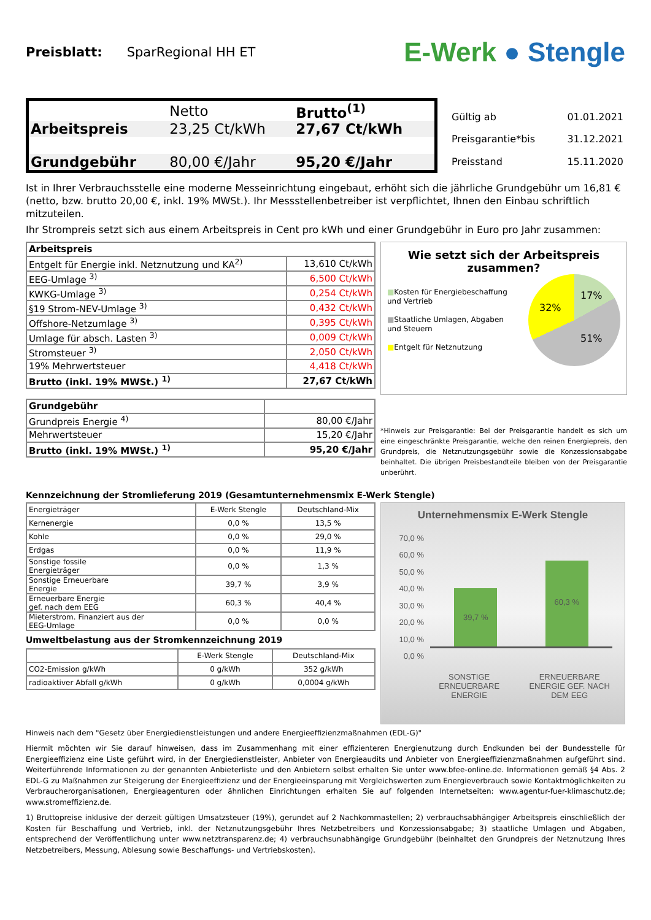Preisblatt: SparRegional HH ET
E-Werk ● Stengle
| | Netto | Brutto<sup>(1)</sup> |
| Arbeitspreis | 23,25 Ct/kWh | 27,67 Ct/kWh |
| Grundgebühr | 80,00 €/Jahr | 95,20 €/Jahr |
| Gültig ab | 01.01.2021 |
| Preisgarantie*bis | 31.12.2021 |
| Preisstand | 15.11.2020 |
Ist in Ihrer Verbrauchsstelle eine moderne Messeinrichtung eingebaut, erhöht sich die jährliche Grundgebühr um 16,81 € (netto, bzw. brutto 20,00 €, inkl. 19% MWSt.). Ihr Messstellenbetreiber ist verpflichtet, Ihnen den Einbau schriftlich mitzuteilen.
Ihr Strompreis setzt sich aus einem Arbeitspreis in Cent pro kWh und einer Grundgebühr in Euro pro Jahr zusammen:
| Arbeitspreis | |
| Entgelt für Energie inkl. Netznutzung und KA<sup>2)</sup> | 13,610 Ct/kWh |
| EEG-Umlage <sup>3)</sup> | 6,500 Ct/kWh |
| KWKG-Umlage <sup>3)</sup> | 0,254 Ct/kWh |
| §19 Strom-NEV-Umlage <sup>3)</sup> | 0,432 Ct/kWh |
| Offshore-Netzumlage <sup>3)</sup> | 0,395 Ct/kWh |
| Umlage für absch. Lasten <sup>3)</sup> | 0,009 Ct/kWh |
| Stromsteuer <sup>3)</sup> | 2,050 Ct/kWh |
| 19% Mehrwertsteuer | 4,418 Ct/kWh |
| Brutto (inkl. 19% MWSt.) <sup>1)</sup> | 27,67 Ct/kWh |
| Grundgebühr | |
| Grundpreis Energie <sup>4)</sup> | 80,00 €/Jahr |
| Mehrwertsteuer | 15,20 €/Jahr |
| Brutto (inkl. 19% MWSt.) <sup>1)</sup> | 95,20 €/Jahr |
Wie setzt sich der Arbeitspreis zusammen?
■Kosten für Energiebeschaffung und Vertrieb
■Staatliche Umlagen, Abgaben und Steuern
■Entgelt für Netznutzung
17%
32%
51%
*Hinweis zur Preisgarantie: Bei der Preisgarantie handelt es sich um eine eingeschränkte Preisgarantie, welche den reinen Energiepreis, den Grundpreis, die Netznutzungsgebühr sowie die Konzessionsabgabe beinhaltet. Die übrigen Preisbestandteile bleiben von der Preisgarantie unberührt.
Kennzeichnung der Stromlieferung 2019 (Gesamtunternehmensmix E-Werk Stengle)
| Energieträger | E-Werk Stengle | Deutschland-Mix |
| Kernenergie | 0,0 % | 13,5 % |
| Kohle | 0,0 % | 29,0 % |
| Erdgas | 0,0 % | 11,9 % |
| Sonstige fossile Energieträger | 0,0 % | 1,3 % |
| Sonstige Erneuerbare Energie | 39,7 % | 3,9 % |
| Erneuerbare Energie gef. nach dem EEG | 60,3 % | 40,4 % |
| Mieterstrom. Finanziert aus der EEG-Umlage | 0,0 % | 0,0 % |
Umweltbelastung aus der Stromkennzeichnung 2019
| | E-Werk Stengle | Deutschland-Mix |
| CO2-Emission g/kWh | 0 g/kWh | 352 g/kWh |
| radioaktiver Abfall g/kWh | 0 g/kWh | 0,0004 g/kWh |
Unternehmensmix E-Werk Stengle
70,0 %
60,0 %
50,0 %
40,0 %
30,0 %
20,0 %
10,0 %
0,0 %
39,7 %
60,3 %
SONSTIGE
ERNEUERBARE
ENERGIE ERNEUERBARE
ENERGIE GEF. NACH
DEM EEG
Hinweis nach dem "Gesetz über Energiedienstleistungen und andere Energieeffizienzmaßnahmen (EDL-G)"
Hiermit möchten wir Sie darauf hinweisen, dass im Zusammenhang mit einer effizienteren Energienutzung durch Endkunden bei der Bundesstelle für Energieeffizienz eine Liste geführt wird, in der Energiedienstleister, Anbieter von Energieaudits und Anbieter von Energieeffizienzmaßnahmen aufgeführt sind. Weiterführende Informationen zu der genannten Anbieterliste und den Anbietern selbst erhalten Sie unter www.bfee-online.de. Informationen gemäß §4 Abs. 2 EDL-G zu Maßnahmen zur Steigerung der Energieeffizienz und der Energieeinsparung mit Vergleichswerten zum Energieverbrauch sowie Kontaktmöglichkeiten zu Verbraucherorganisationen, Energieagenturen oder ähnlichen Einrichtungen erhalten Sie auf folgenden Internetseiten: www.agentur-fuer-klimaschutz.de; www.stromeffizienz.de.
1) Bruttopreise inklusive der derzeit gültigen Umsatzsteuer (19%), gerundet auf 2 Nachkommastellen; 2) verbrauchsabhängiger Arbeitspreis einschließlich der Kosten für Beschaffung und Vertrieb, inkl. der Netznutzungsgebühr Ihres Netzbetreibers und Konzessionsabgabe; 3) staatliche Umlagen und Abgaben, entsprechend der Veröffentlichung unter www.netztransparenz.de; 4) verbrauchsunabhängige Grundgebühr (beinhaltet den Grundpreis der Netznutzung Ihres Netzbetreibers, Messung, Ablesung sowie Beschaffungs- und Vertriebskosten).